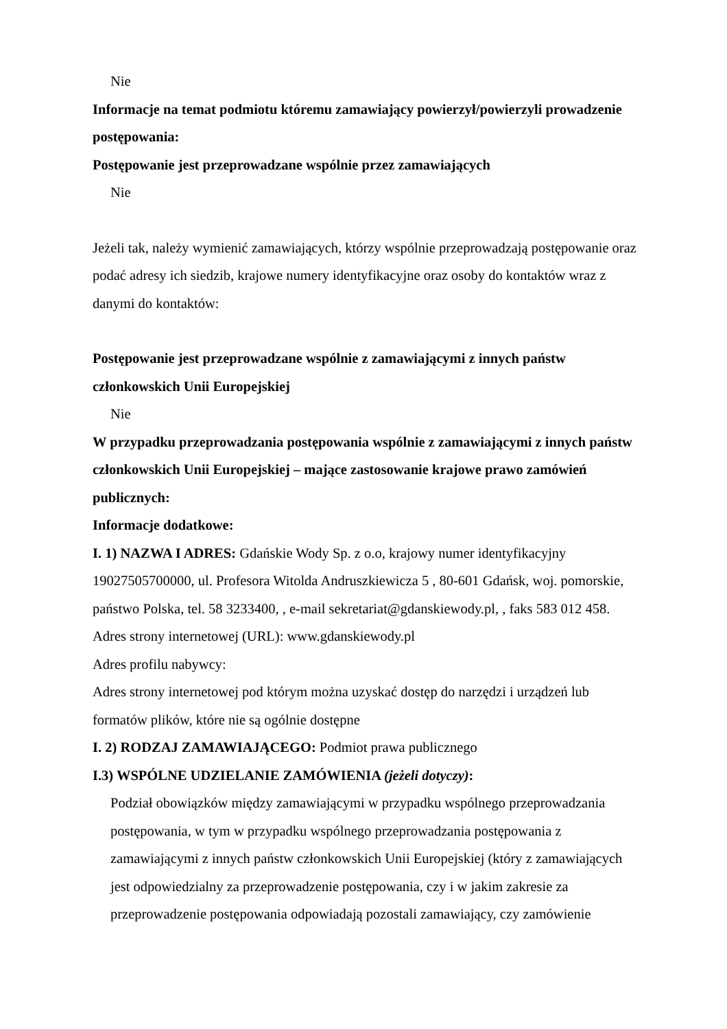Nie
Informacje na temat podmiotu któremu zamawiający powierzył/powierzyli prowadzenie postępowania:
Postępowanie jest przeprowadzane wspólnie przez zamawiających
Nie
Jeżeli tak, należy wymienić zamawiających, którzy wspólnie przeprowadzają postępowanie oraz podać adresy ich siedzib, krajowe numery identyfikacyjne oraz osoby do kontaktów wraz z danymi do kontaktów:
Postępowanie jest przeprowadzane wspólnie z zamawiającymi z innych państw członkowskich Unii Europejskiej
Nie
W przypadku przeprowadzania postępowania wspólnie z zamawiającymi z innych państw członkowskich Unii Europejskiej – mające zastosowanie krajowe prawo zamówień publicznych:
Informacje dodatkowe:
I. 1) NAZWA I ADRES: Gdańskie Wody Sp. z o.o, krajowy numer identyfikacyjny 19027505700000, ul. Profesora Witolda Andruszkiewicza 5 , 80-601 Gdańsk, woj. pomorskie, państwo Polska, tel. 58 3233400, , e-mail sekretariat@gdanskiewody.pl, , faks 583 012 458.
Adres strony internetowej (URL): www.gdanskiewody.pl
Adres profilu nabywcy:
Adres strony internetowej pod którym można uzyskać dostęp do narzędzi i urządzeń lub formatów plików, które nie są ogólnie dostępne
I. 2) RODZAJ ZAMAWIAJĄCEGO: Podmiot prawa publicznego
I.3) WSPÓLNE UDZIELANIE ZAMÓWIENIA (jeżeli dotyczy):
Podział obowiązków między zamawiającymi w przypadku wspólnego przeprowadzania postępowania, w tym w przypadku wspólnego przeprowadzania postępowania z zamawiającymi z innych państw członkowskich Unii Europejskiej (który z zamawiających jest odpowiedzialny za przeprowadzenie postępowania, czy i w jakim zakresie za przeprowadzenie postępowania odpowiadają pozostali zamawiający, czy zamówienie